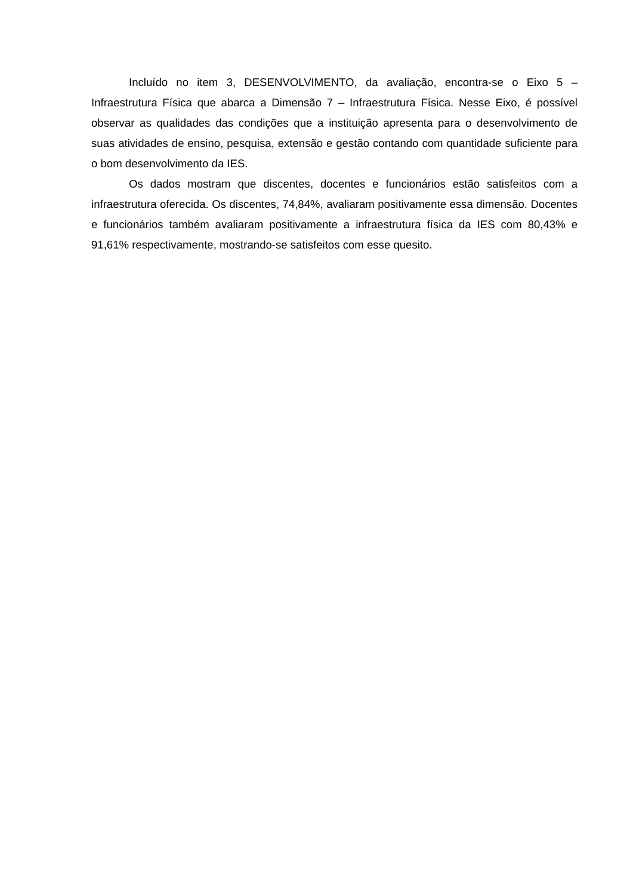Incluído no item 3, DESENVOLVIMENTO, da avaliação, encontra-se o Eixo 5 – Infraestrutura Física que abarca a Dimensão 7 – Infraestrutura Física. Nesse Eixo, é possível observar as qualidades das condições que a instituição apresenta para o desenvolvimento de suas atividades de ensino, pesquisa, extensão e gestão contando com quantidade suficiente para o bom desenvolvimento da IES.
Os dados mostram que discentes, docentes e funcionários estão satisfeitos com a infraestrutura oferecida. Os discentes, 74,84%, avaliaram positivamente essa dimensão. Docentes e funcionários também avaliaram positivamente a infraestrutura física da IES com 80,43% e 91,61% respectivamente, mostrando-se satisfeitos com esse quesito.